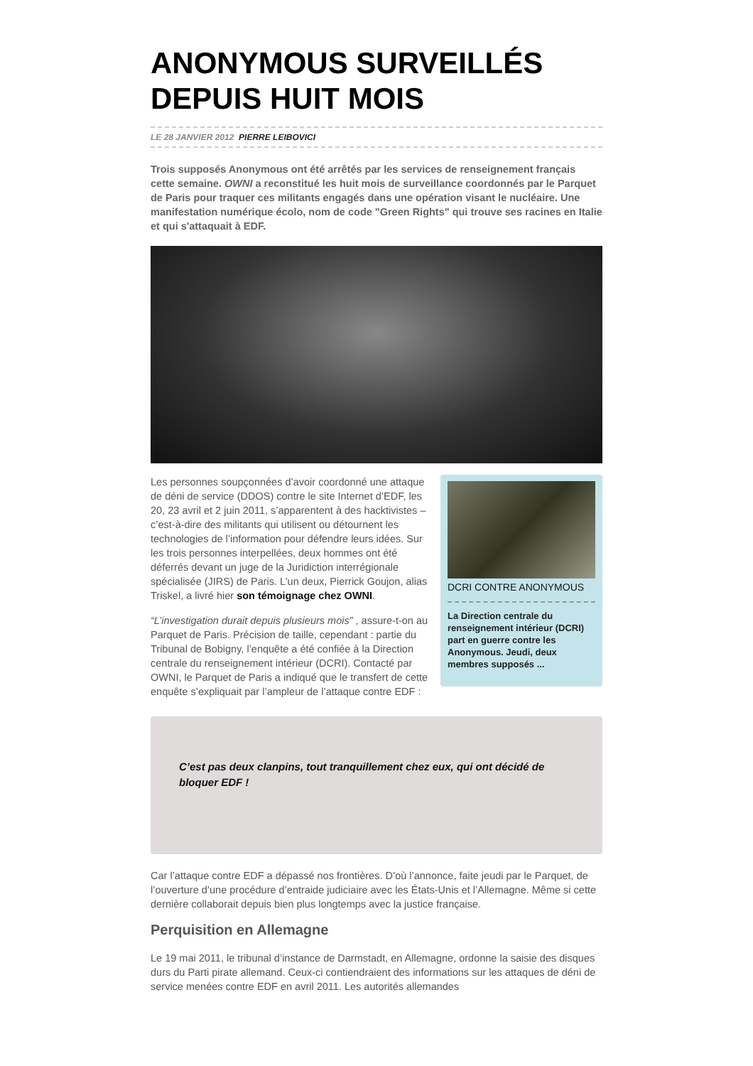ANONYMOUS SURVEILLÉS DEPUIS HUIT MOIS
LE 28 JANVIER 2012 PIERRE LEIBOVICI
Trois supposés Anonymous ont été arrêtés par les services de renseignement français cette semaine. OWNI a reconstitué les huit mois de surveillance coordonnés par le Parquet de Paris pour traquer ces militants engagés dans une opération visant le nucléaire. Une manifestation numérique écolo, nom de code "Green Rights" qui trouve ses racines en Italie et qui s'attaquait à EDF.
Les personnes soupçonnées d’avoir coordonné une attaque de déni de service (DDOS) contre le site Internet d’EDF, les 20, 23 avril et 2 juin 2011, s’apparentent à des hacktivistes – c’est-à-dire des militants qui utilisent ou détournent les technologies de l’information pour défendre leurs idées. Sur les trois personnes interpellées, deux hommes ont été déferrés devant un juge de la Juridiction interrégionale spécialisée (JIRS) de Paris. L’un deux, Pierrick Goujon, alias Triskel, a livré hier son témoignage chez OWNI.
“L’investigation durait depuis plusieurs mois” , assure-t-on au Parquet de Paris. Précision de taille, cependant : partie du Tribunal de Bobigny, l’enquête a été confiée à la Direction centrale du renseignement intérieur (DCRI). Contacté par OWNI, le Parquet de Paris a indiqué que le transfert de cette enquête s’expliquait par l’ampleur de l’attaque contre EDF :
DCRI CONTRE ANONYMOUS
La Direction centrale du renseignement intérieur (DCRI) part en guerre contre les Anonymous. Jeudi, deux membres supposés ...
C’est pas deux clanpins, tout tranquillement chez eux, qui ont décidé de bloquer EDF !
Car l’attaque contre EDF a dépassé nos frontières. D’où l’annonce, faite jeudi par le Parquet, de l’ouverture d’une procédure d’entraide judiciaire avec les États-Unis et l’Allemagne. Même si cette dernière collaborait depuis bien plus longtemps avec la justice française.
Perquisition en Allemagne
Le 19 mai 2011, le tribunal d’instance de Darmstadt, en Allemagne, ordonne la saisie des disques durs du Parti pirate allemand. Ceux-ci contiendraient des informations sur les attaques de déni de service menées contre EDF en avril 2011. Les autorités allemandes